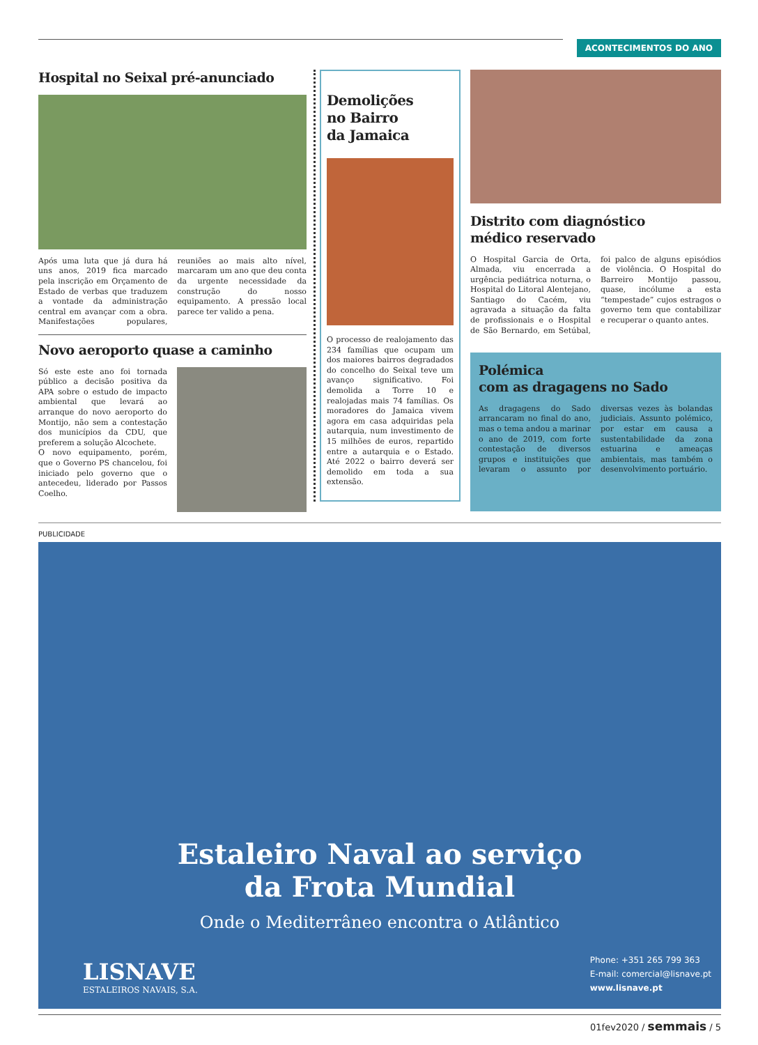ACONTECIMENTOS DO ANO
Hospital no Seixal pré-anunciado
Após uma luta que já dura há uns anos, 2019 fica marcado pela inscrição em Orçamento de Estado de verbas que traduzem a vontade da administração central em avançar com a obra. Manifestações populares, reuniões ao mais alto nível, marcaram um ano que deu conta da urgente necessidade da construção do nosso equipamento. A pressão local parece ter valido a pena.
Novo aeroporto quase a caminho
Só este este ano foi tornada público a decisão positiva da APA sobre o estudo de impacto ambiental que levará ao arranque do novo aeroporto do Montijo, não sem a contestação dos municípios da CDU, que preferem a solução Alcochete.
O novo equipamento, porém, que o Governo PS chancelou, foi iniciado pelo governo que o antecedeu, liderado por Passos Coelho.
Demolições
no Bairro
da Jamaica
O processo de realojamento das 234 famílias que ocupam um dos maiores bairros degradados do concelho do Seixal teve um avanço significativo. Foi demolida a Torre 10 e realojadas mais 74 famílias. Os moradores do Jamaica vivem agora em casa adquiridas pela autarquia, num investimento de 15 milhões de euros, repartido entre a autarquia e o Estado. Até 2022 o bairro deverá ser demolido em toda a sua extensão.
Distrito com diagnóstico
médico reservado
O Hospital Garcia de Orta, Almada, viu encerrada a urgência pediátrica noturna, o Hospital do Litoral Alentejano, Santiago do Cacém, viu agravada a situação da falta de profissionais e o Hospital de São Bernardo, em Setúbal, foi palco de alguns episódios de violência. O Hospital do Barreiro Montijo passou, quase, incólume a esta “tempestade” cujos estragos o governo tem que contabilizar e recuperar o quanto antes.
Polémica
com as dragagens no Sado
As dragagens do Sado arrancaram no final do ano, mas o tema andou a marinar o ano de 2019, com forte contestação de diversos grupos e instituições que levaram o assunto por diversas vezes às bolandas judiciais. Assunto polémico, por estar em causa a sustentabilidade da zona estuarina e ameaças ambientais, mas também o desenvolvimento portuário.
PUBLICIDADE
Estaleiro Naval ao serviço
da Frota Mundial
Onde o Mediterrâneo encontra o Atlântico
LISNAVE
ESTALEIROS NAVAIS, S.A.
Phone: +351 265 799 363
E-mail: comercial@lisnave.pt
www.lisnave.pt
01fev2020 / semmais / 5